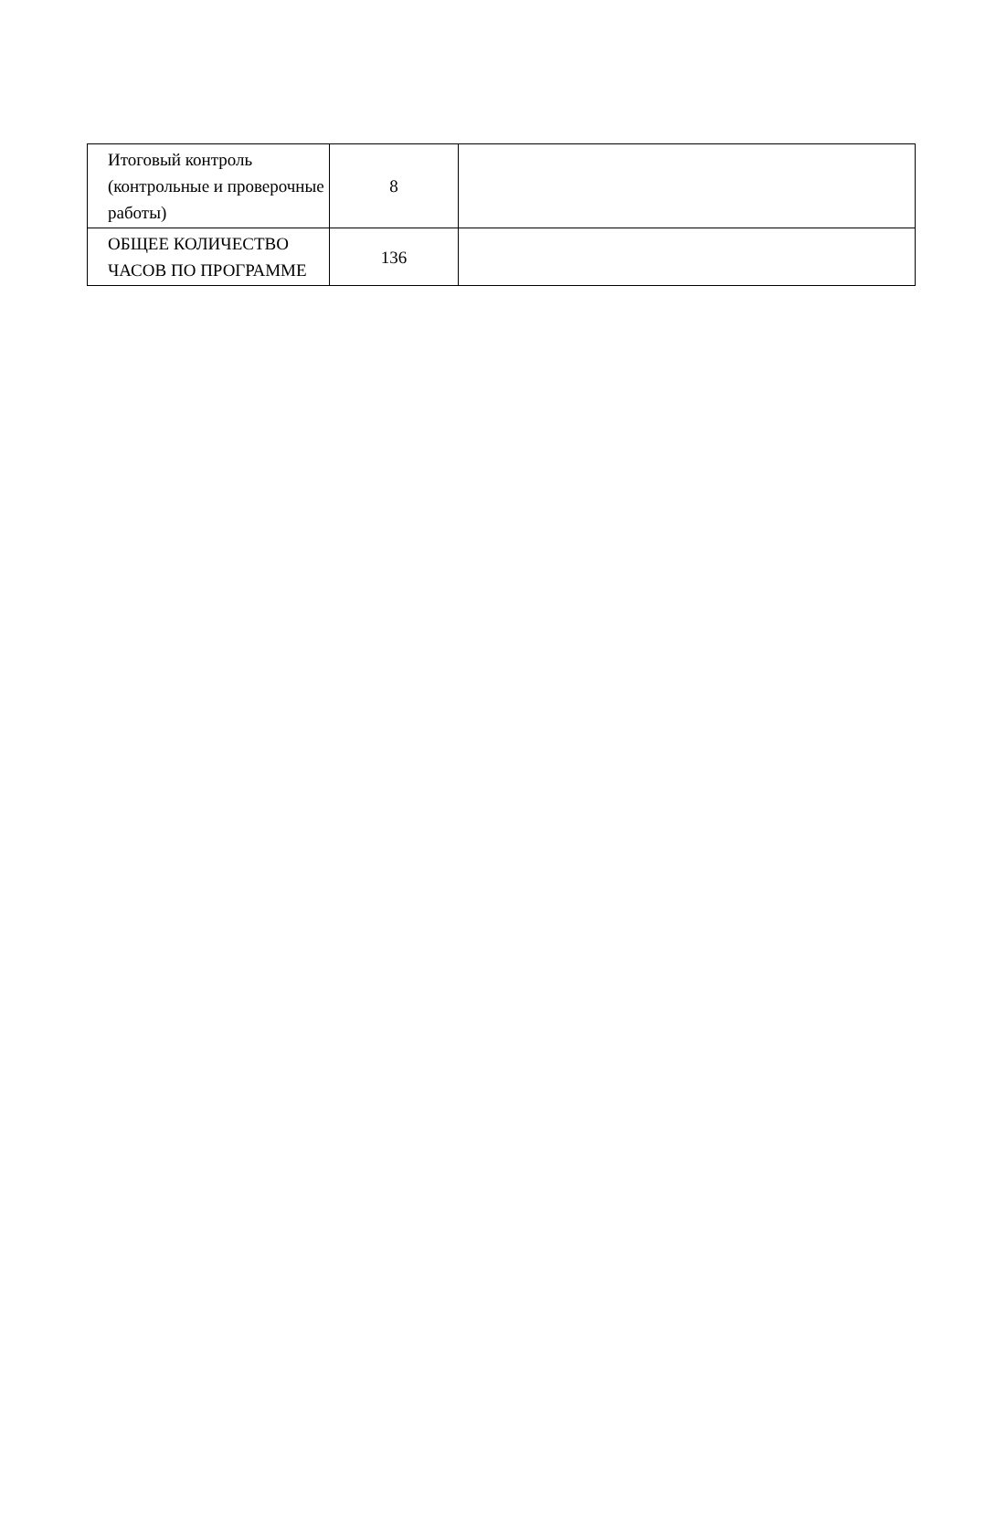| Итоговый контроль (контрольные и проверочные работы) | 8 | |
| ОБЩЕЕ КОЛИЧЕСТВО ЧАСОВ ПО ПРОГРАММЕ | 136 | |